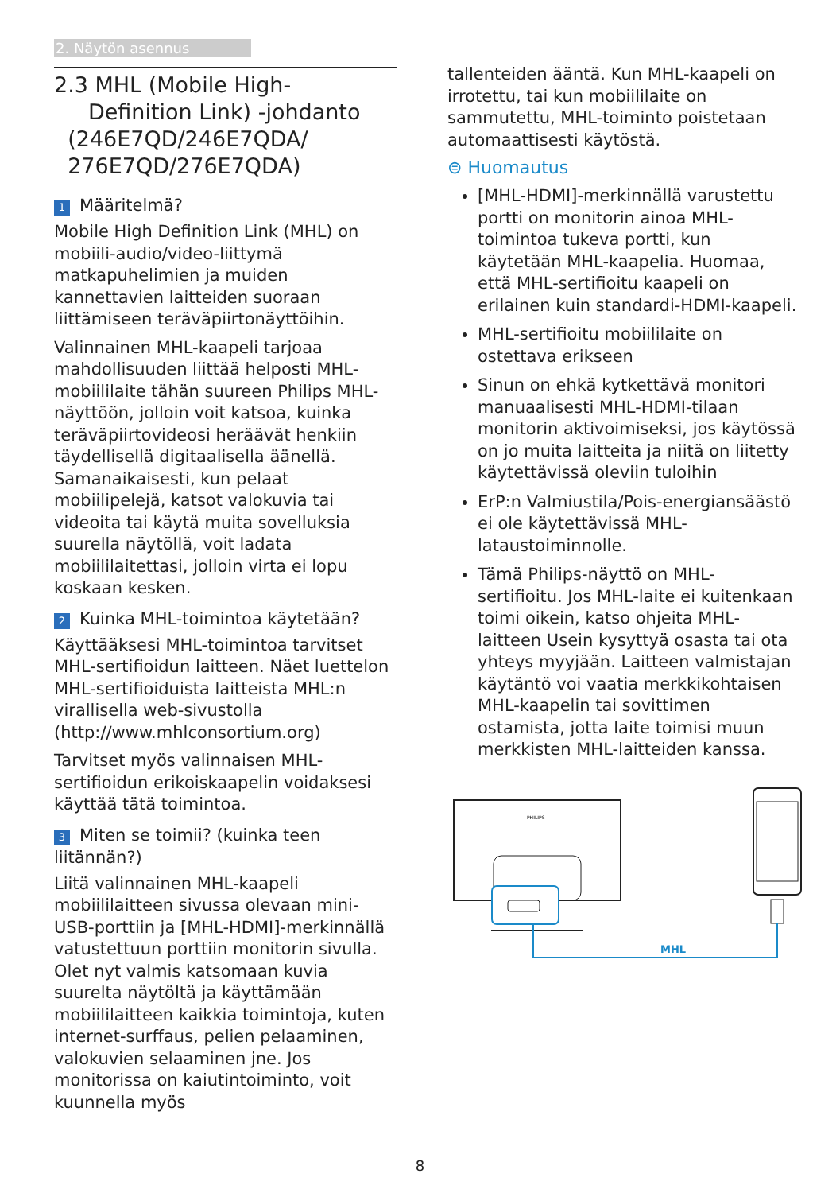2. Näytön asennus
2.3 MHL (Mobile High-
Definition Link) -johdanto
(246E7QD/246E7QDA/
276E7QD/276E7QDA)
1 Määritelmä?
Mobile High Definition Link (MHL) on mobiili-audio/video-liittymä matkapuhelimien ja muiden kannettavien laitteiden suoraan liittämiseen teräväpiirtonäyttöihin.
Valinnainen MHL-kaapeli tarjoaa mahdollisuuden liittää helposti MHL-mobiililaite tähän suureen Philips MHL-näyttöön, jolloin voit katsoa, kuinka teräväpiirtovideosi heräävät henkiin täydellisellä digitaalisella äänellä. Samanaikaisesti, kun pelaat mobiilipelejä, katsot valokuvia tai videoita tai käytä muita sovelluksia suurella näytöllä, voit ladata mobiililaitettasi, jolloin virta ei lopu koskaan kesken.
2 Kuinka MHL-toimintoa käytetään?
Käyttääksesi MHL-toimintoa tarvitset MHL-sertifioidun laitteen. Näet luettelon MHL-sertifioiduista laitteista MHL:n virallisella web-sivustolla (http://www.mhlconsortium.org)
Tarvitset myös valinnaisen MHL-sertifioidun erikoiskaapelin voidaksesi käyttää tätä toimintoa.
3 Miten se toimii? (kuinka teen liitännän?)
Liitä valinnainen MHL-kaapeli mobiililaitteen sivussa olevaan mini-USB-porttiin ja [MHL-HDMI]-merkinnällä vatustettuun porttiin monitorin sivulla. Olet nyt valmis katsomaan kuvia suurelta näytöltä ja käyttämään mobiililaitteen kaikkia toimintoja, kuten internet-surffaus, pelien pelaaminen, valokuvien selaaminen jne. Jos monitorissa on kaiutintoiminto, voit kuunnella myös
tallenteiden ääntä. Kun MHL-kaapeli on irrotettu, tai kun mobiililaite on sammutettu, MHL-toiminto poistetaan automaattisesti käytöstä.
⊜ Huomautus
[MHL-HDMI]-merkinnällä varustettu portti on monitorin ainoa MHL-toimintoa tukeva portti, kun käytetään MHL-kaapelia. Huomaa, että MHL-sertifioitu kaapeli on erilainen kuin standardi-HDMI-kaapeli.
MHL-sertifioitu mobiililaite on ostettava erikseen
Sinun on ehkä kytkettävä monitori manuaalisesti MHL-HDMI-tilaan monitorin aktivoimiseksi, jos käytössä on jo muita laitteita ja niitä on liitetty käytettävissä oleviin tuloihin
ErP:n Valmiustila/Pois-energiansäästö ei ole käytettävissä MHL-lataustoiminnolle.
Tämä Philips-näyttö on MHL-sertifioitu. Jos MHL-laite ei kuitenkaan toimi oikein, katso ohjeita MHL-laitteen Usein kysyttyä osasta tai ota yhteys myyjään. Laitteen valmistajan käytäntö voi vaatia merkkikohtaisen MHL-kaapelin tai sovittimen ostamista, jotta laite toimisi muun merkkisten MHL-laitteiden kanssa.
PHILIPS
MHL
8